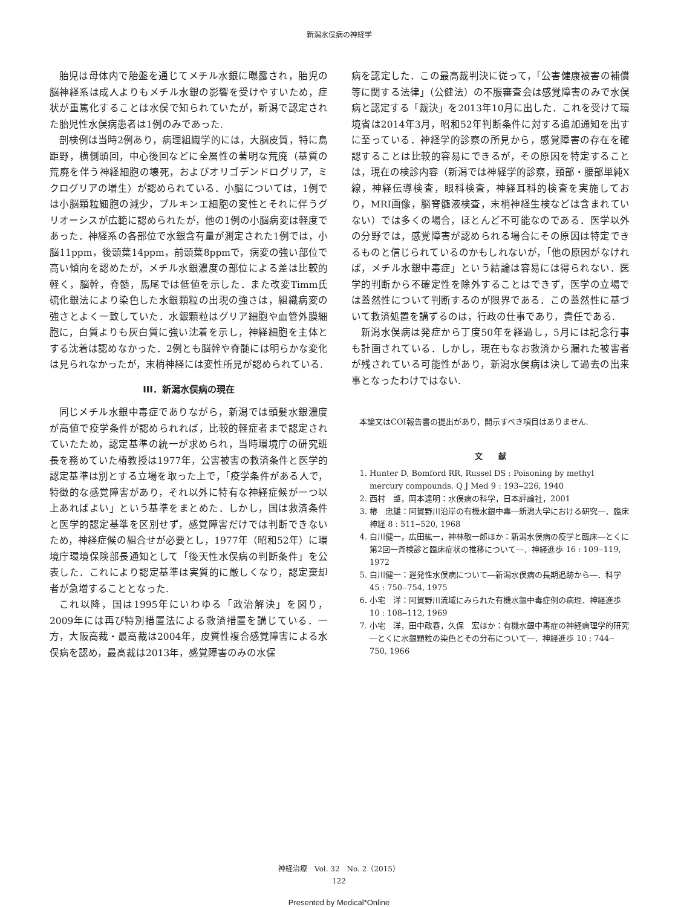新潟水俣病の神経学
胎児は母体内で胎盤を通じてメチル水銀に曝露され，胎児の脳神経系は成人よりもメチル水銀の影響を受けやすいため，症状が重篤化することは水俣で知られていたが，新潟で認定された胎児性水俣病患者は1例のみであった.
剖検例は当時2例あり，病理組織学的には，大脳皮質，特に鳥距野，横側頭回，中心後回などに全層性の著明な荒廃（基質の荒廃を伴う神経細胞の壊死，およびオリゴデンドログリア，ミクログリアの増生）が認められている．小脳については，1例では小脳顆粒細胞の減少，プルキンエ細胞の変性とそれに伴うグリオーシスが広範に認められたが，他の1例の小脳病変は軽度であった．神経系の各部位で水銀含有量が測定された1例では，小脳11ppm，後頭葉14ppm，前頭葉8ppmで，病変の強い部位で高い傾向を認めたが，メチル水銀濃度の部位による差は比較的軽く，脳幹，脊髄，馬尾では低値を示した．また改変Timm氏硫化銀法により染色した水銀顆粒の出現の強さは，組織病変の強さとよく一致していた．水銀顆粒はグリア細胞や血管外膜細胞に，白質よりも灰白質に強い沈着を示し，神経細胞を主体とする沈着は認めなかった．2例とも脳幹や脊髄には明らかな変化は見られなかったが，末梢神経には変性所見が認められている.
III．新潟水俣病の現在
同じメチル水銀中毒症でありながら，新潟では頭髪水銀濃度が高値で疫学条件が認められれば，比較的軽症者まで認定されていたため，認定基準の統一が求められ，当時環境庁の研究班長を務めていた椿教授は1977年，公害被害の救済条件と医学的認定基準は別とする立場を取った上で，「疫学条件がある人で，特徴的な感覚障害があり，それ以外に特有な神経症候が一つ以上あればよい」という基準をまとめた．しかし，国は救済条件と医学的認定基準を区別せず，感覚障害だけでは判断できないため，神経症候の組合せが必要とし，1977年（昭和52年）に環境庁環境保険部長通知として「後天性水俣病の判断条件」を公表した．これにより認定基準は実質的に厳しくなり，認定棄却者が急増することとなった.
これ以降，国は1995年にいわゆる「政治解決」を図り，2009年には再び特別措置法による救済措置を講じている．一方，大阪高裁・最高裁は2004年，皮質性複合感覚障害による水俣病を認め，最高裁は2013年，感覚障害のみの水保
病を認定した．この最高裁判決に従って，「公害健康被害の補償等に関する法律」（公健法）の不服審査会は感覚障害のみで水俣病と認定する「裁決」を2013年10月に出した．これを受けて環境省は2014年3月，昭和52年判断条件に対する追加通知を出すに至っている．神経学的診察の所見から，感覚障害の存在を確認することは比較的容易にできるが，その原因を特定することは，現在の検診内容（新潟では神経学的診察，頸部・腰部単純X線，神経伝導検査，眼科検査，神経耳科的検査を実施しており，MRI画像，脳脊髄液検査，末梢神経生検などは含まれていない）では多くの場合，ほとんど不可能なのである．医学以外の分野では，感覚障害が認められる場合にその原因は特定できるものと信じられているのかもしれないが，「他の原因がなければ，メチル水銀中毒症」という結論は容易には得られない．医学的判断から不確定性を除外することはできず，医学の立場では蓋然性について判断するのが限界である．この蓋然性に基づいて救済処置を講ずるのは，行政の仕事であり，責任である.
新潟水俣病は発症から丁度50年を経過し，5月には記念行事も計画されている．しかし，現在もなお救済から漏れた被害者が残されている可能性があり，新潟水俣病は決して過去の出来事となったわけではない.
本論文はCOI報告書の提出があり，開示すべき項目はありません.
文　　献
1. Hunter D, Bomford RR, Russel DS : Poisoning by methyl mercury compounds. Q J Med 9 : 193‒226, 1940
2. 西村　肇，岡本達明：水俣病の科学，日本評論社，2001
3. 椿　忠雄：阿賀野川沿岸の有機水銀中毒―新潟大学における研究―．臨床神経 8 : 511‒520, 1968
4. 白川健一，広田紘一，神林敬一郎ほか：新潟水俣病の疫学と臨床―とくに第2回一斉検診と臨床症状の推移について―．神経進歩 16 : 109‒119, 1972
5. 白川健一：遅発性水俣病について―新潟水俣病の長期追跡から―．科学 45 : 750‒754, 1975
6. 小宅　洋：阿賀野川流域にみられた有機水銀中毒症例の病理．神経進歩 10 : 108‒112, 1969
7. 小宅　洋，田中政春，久保　宏ほか：有機水銀中毒症の神経病理学的研究―とくに水銀顆粒の染色とその分布について―．神経進歩 10 : 744‒750, 1966
神経治療　Vol. 32　No. 2（2015）
122
Presented by Medical*Online